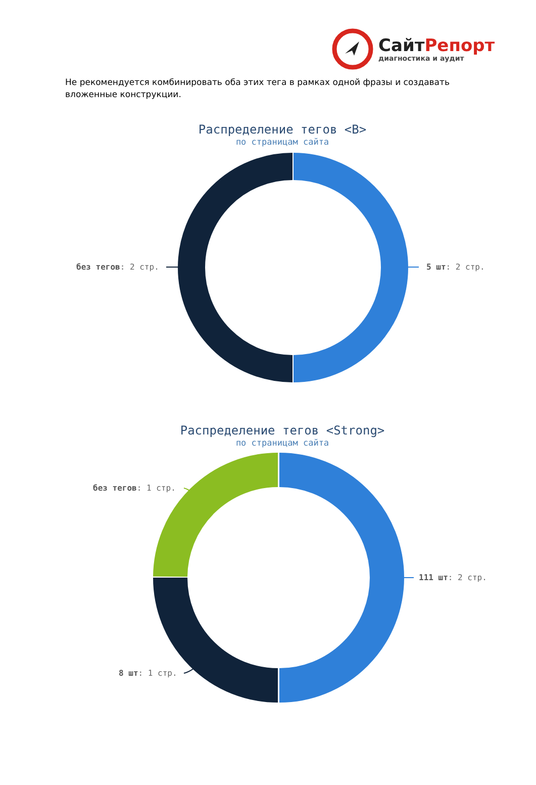СайтРепорт
диагностика и аудит
Не рекомендуется комбинировать оба этих тега в рамках одной фразы и создавать вложенные конструкции.
Распределение тегов <B>
по страницам сайта
без тегов: 2 стр. 5 шт: 2 стр.
Распределение тегов <Strong>
по страницам сайта
без тегов: 1 стр.
111 шт: 2 стр.
8 шт: 1 стр.